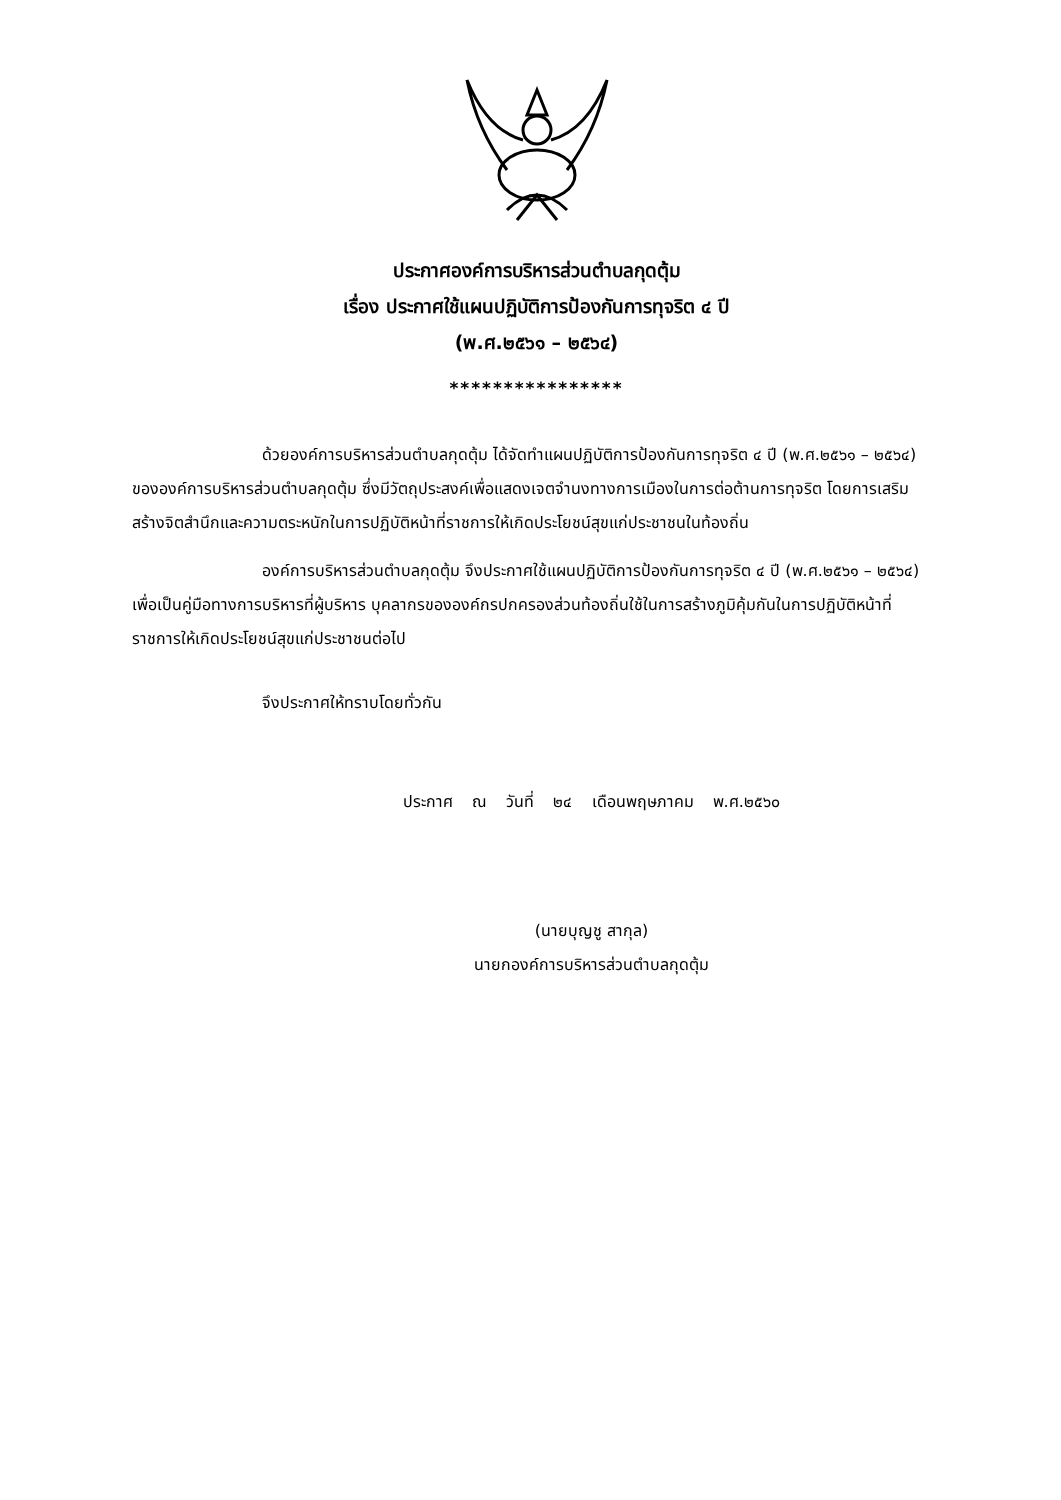ประกาศองค์การบริหารส่วนตำบลกุดตุ้ม
เรื่อง ประกาศใช้แผนปฏิบัติการป้องกันการทุจริต ๔ ปี
(พ.ศ.๒๕๖๑ – ๒๕๖๔)
****************
ด้วยองค์การบริหารส่วนตำบลกุดตุ้ม ได้จัดทำแผนปฏิบัติการป้องกันการทุจริต ๔ ปี (พ.ศ.๒๕๖๑ – ๒๕๖๔) ขององค์การบริหารส่วนตำบลกุดตุ้ม ซึ่งมีวัตถุประสงค์เพื่อแสดงเจตจำนงทางการเมืองในการต่อต้านการทุจริต โดยการเสริมสร้างจิตสำนึกและความตระหนักในการปฏิบัติหน้าที่ราชการให้เกิดประโยชน์สุขแก่ประชาชนในท้องถิ่น
องค์การบริหารส่วนตำบลกุดตุ้ม จึงประกาศใช้แผนปฏิบัติการป้องกันการทุจริต ๔ ปี (พ.ศ.๒๕๖๑ – ๒๕๖๔) เพื่อเป็นคู่มือทางการบริหารที่ผู้บริหาร บุคลากรขององค์กรปกครองส่วนท้องถิ่นใช้ในการสร้างภูมิคุ้มกันในการปฏิบัติหน้าที่ราชการให้เกิดประโยชน์สุขแก่ประชาชนต่อไป
จึงประกาศให้ทราบโดยทั่วกัน
ประกาศ ณ วันที่ ๒๔ เดือนพฤษภาคม พ.ศ.๒๕๖๐
(นายบุญชู สากุล)
นายกองค์การบริหารส่วนตำบลกุดตุ้ม